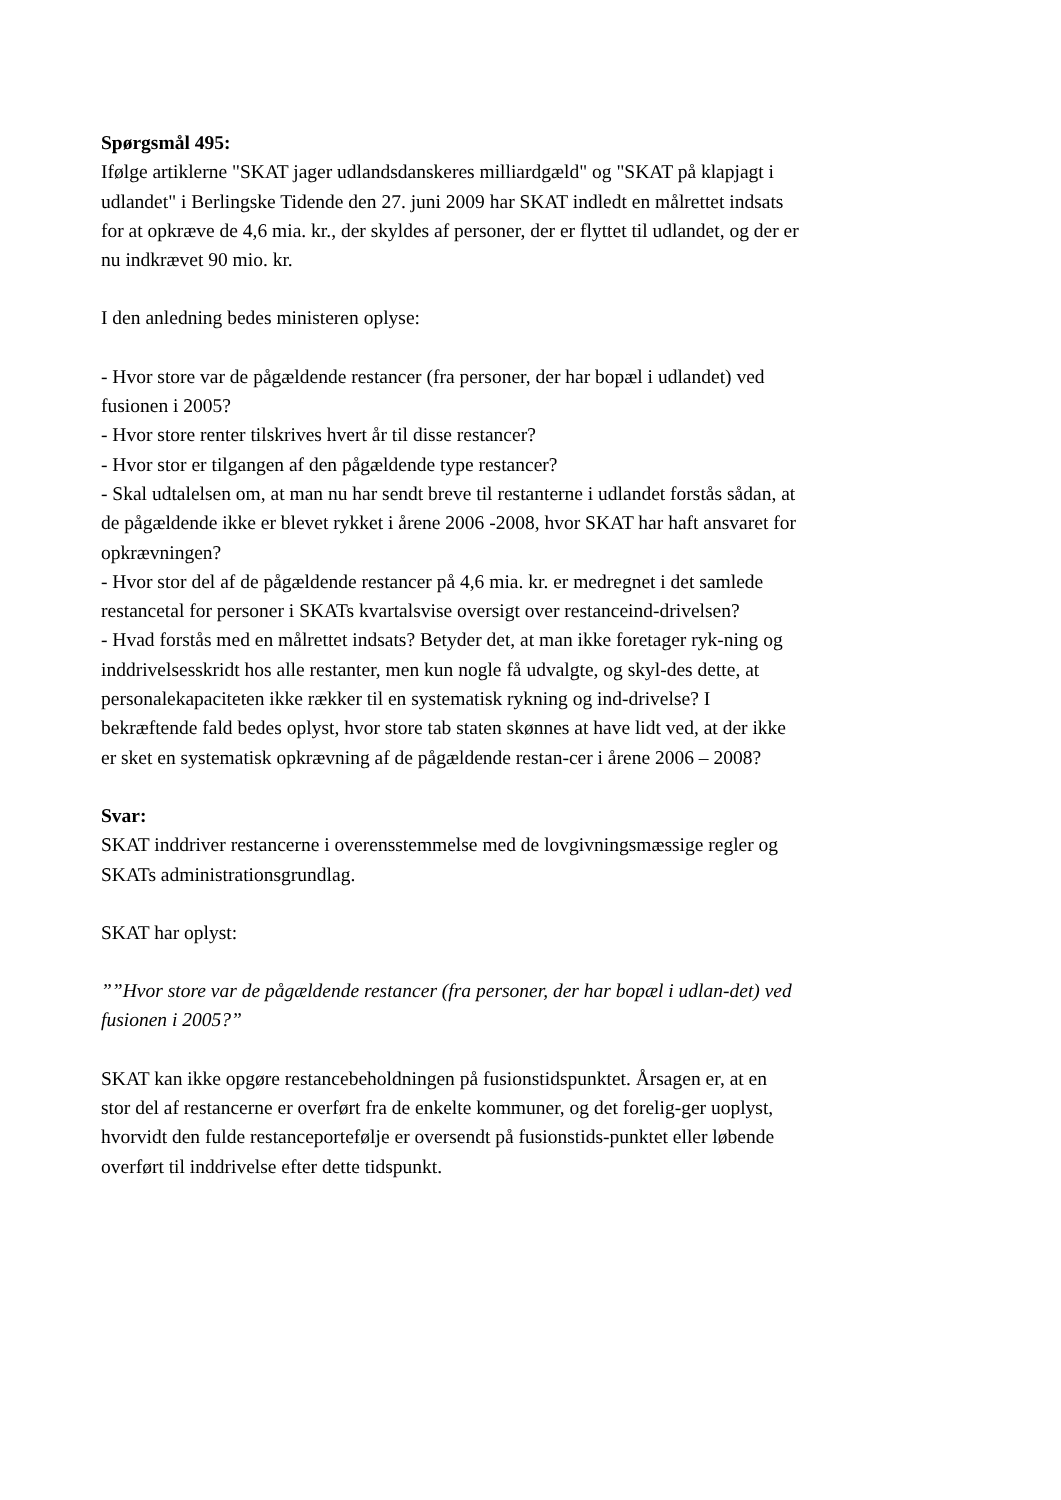Spørgsmål 495:
Ifølge artiklerne "SKAT jager udlandsdanskeres milliardgæld" og "SKAT på klapjagt i udlandet" i Berlingske Tidende den 27. juni 2009 har SKAT indledt en målrettet indsats for at opkræve de 4,6 mia. kr., der skyldes af personer, der er flyttet til udlandet, og der er nu indkrævet 90 mio. kr.
I den anledning bedes ministeren oplyse:
- Hvor store var de pågældende restancer (fra personer, der har bopæl i udlandet) ved fusionen i 2005?
- Hvor store renter tilskrives hvert år til disse restancer?
- Hvor stor er tilgangen af den pågældende type restancer?
- Skal udtalelsen om, at man nu har sendt breve til restanterne i udlandet forstås sådan, at de pågældende ikke er blevet rykket i årene 2006 -2008, hvor SKAT har haft ansvaret for opkrævningen?
- Hvor stor del af de pågældende restancer på 4,6 mia. kr. er medregnet i det samlede restancetal for personer i SKATs kvartalsvise oversigt over restanceind-drivelsen?
- Hvad forstås med en målrettet indsats? Betyder det, at man ikke foretager ryk-ning og inddrivelsesskridt hos alle restanter, men kun nogle få udvalgte, og skyl-des dette, at personalekapaciteten ikke rækker til en systematisk rykning og ind-drivelse? I bekræftende fald bedes oplyst, hvor store tab staten skønnes at have lidt ved, at der ikke er sket en systematisk opkrævning af de pågældende restan-cer i årene 2006 – 2008?
Svar:
SKAT inddriver restancerne i overensstemmelse med de lovgivningsmæssige regler og SKATs administrationsgrundlag.
SKAT har oplyst:
””Hvor store var de pågældende restancer (fra personer, der har bopæl i udlan-det) ved fusionen i 2005?”
SKAT kan ikke opgøre restancebeholdningen på fusionstidspunktet. Årsagen er, at en stor del af restancerne er overført fra de enkelte kommuner, og det forelig-ger uoplyst, hvorvidt den fulde restanceportefølje er oversendt på fusionstids-punktet eller løbende overført til inddrivelse efter dette tidspunkt.